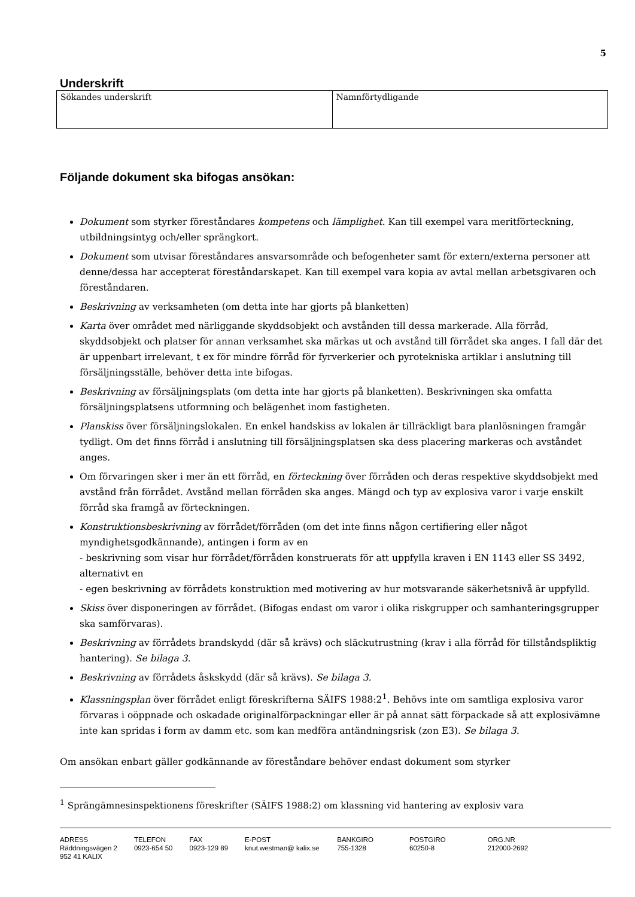5
Underskrift
| Sökandes underskrift | Namnförtydligande |
Följande dokument ska bifogas ansökan:
Dokument som styrker föreståndares kompetens och lämplighet. Kan till exempel vara meritförteckning, utbildningsintyg och/eller sprängkort.
Dokument som utvisar föreståndares ansvarsområde och befogenheter samt för extern/externa personer att denne/dessa har accepterat föreståndarskapet. Kan till exempel vara kopia av avtal mellan arbetsgivaren och föreståndaren.
Beskrivning av verksamheten (om detta inte har gjorts på blanketten)
Karta över området med närliggande skyddsobjekt och avstånden till dessa markerade. Alla förråd, skyddsobjekt och platser för annan verksamhet ska märkas ut och avstånd till förrådet ska anges. I fall där det är uppenbart irrelevant, t ex för mindre förråd för fyrverkerier och pyrotekniska artiklar i anslutning till försäljningsställe, behöver detta inte bifogas.
Beskrivning av försäljningsplats (om detta inte har gjorts på blanketten). Beskrivningen ska omfatta försäljningsplatsens utformning och belägenhet inom fastigheten.
Planskiss över försäljningslokalen. En enkel handskiss av lokalen är tillräckligt bara planlösningen framgår tydligt. Om det finns förråd i anslutning till försäljningsplatsen ska dess placering markeras och avståndet anges.
Om förvaringen sker i mer än ett förråd, en förteckning över förråden och deras respektive skyddsobjekt med avstånd från förrådet. Avstånd mellan förråden ska anges. Mängd och typ av explosiva varor i varje enskilt förråd ska framgå av förteckningen.
Konstruktionsbeskrivning av förrådet/förråden (om det inte finns någon certifiering eller något myndighetsgodkännande), antingen i form av en
- beskrivning som visar hur förrådet/förråden konstruerats för att uppfylla kraven i EN 1143 eller SS 3492, alternativt en
- egen beskrivning av förrådets konstruktion med motivering av hur motsvarande säkerhetsnivå är uppfylld.
Skiss över disponeringen av förrådet. (Bifogas endast om varor i olika riskgrupper och samhanteringsgrupper ska samförvaras).
Beskrivning av förrådets brandskydd (där så krävs) och släckutrustning (krav i alla förråd för tillståndspliktig hantering). Se bilaga 3.
Beskrivning av förrådets åskskydd (där så krävs). Se bilaga 3.
Klassningsplan över förrådet enligt föreskrifterna SÄIFS 1988:2<sup>1</sup>. Behövs inte om samtliga explosiva varor förvaras i oöppnade och oskadade originalförpackningar eller är på annat sätt förpackade så att explosivämne inte kan spridas i form av damm etc. som kan medföra antändningsrisk (zon E3). Se bilaga 3.
Om ansökan enbart gäller godkännande av föreståndare behöver endast dokument som styrker
<sup>1</sup> Sprängämnesinspektionens föreskrifter (SÄIFS 1988:2) om klassning vid hantering av explosiv vara
ADRESS
Räddningsvägen 2
952 41 KALIX
TELEFON
0923-654 50
FAX
0923-129 89
E-POST
knut.westman@ kalix.se
BANKGIRO
755-1328
POSTGIRO
60250-8
ORG.NR
212000-2692